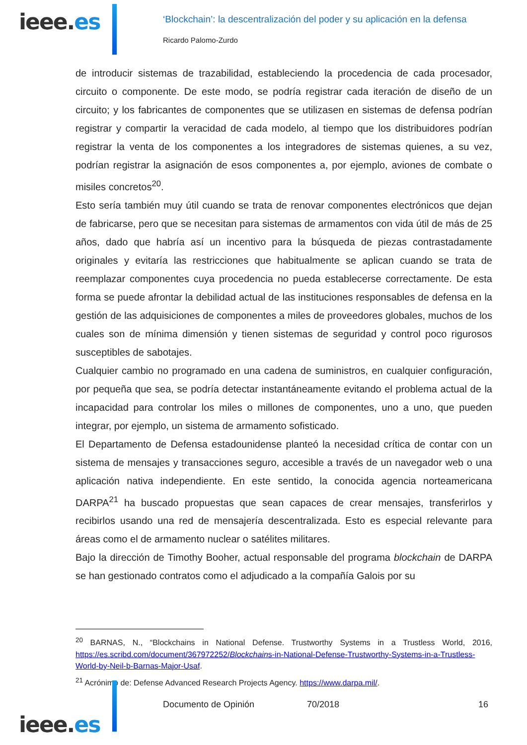ieee.es
‘Blockchain’: la descentralización del poder y su aplicación en la defensa
Ricardo Palomo-Zurdo
de introducir sistemas de trazabilidad, estableciendo la procedencia de cada procesador, circuito o componente. De este modo, se podría registrar cada iteración de diseño de un circuito; y los fabricantes de componentes que se utilizasen en sistemas de defensa podrían registrar y compartir la veracidad de cada modelo, al tiempo que los distribuidores podrían registrar la venta de los componentes a los integradores de sistemas quienes, a su vez, podrían registrar la asignación de esos componentes a, por ejemplo, aviones de combate o misiles concretos<sup>20</sup>.
Esto sería también muy útil cuando se trata de renovar componentes electrónicos que dejan de fabricarse, pero que se necesitan para sistemas de armamentos con vida útil de más de 25 años, dado que habría así un incentivo para la búsqueda de piezas contrastadamente originales y evitaría las restricciones que habitualmente se aplican cuando se trata de reemplazar componentes cuya procedencia no pueda establecerse correctamente. De esta forma se puede afrontar la debilidad actual de las instituciones responsables de defensa en la gestión de las adquisiciones de componentes a miles de proveedores globales, muchos de los cuales son de mínima dimensión y tienen sistemas de seguridad y control poco rigurosos susceptibles de sabotajes.
Cualquier cambio no programado en una cadena de suministros, en cualquier configuración, por pequeña que sea, se podría detectar instantáneamente evitando el problema actual de la incapacidad para controlar los miles o millones de componentes, uno a uno, que pueden integrar, por ejemplo, un sistema de armamento sofisticado.
El Departamento de Defensa estadounidense planteó la necesidad crítica de contar con un sistema de mensajes y transacciones seguro, accesible a través de un navegador web o una aplicación nativa independiente. En este sentido, la conocida agencia norteamericana DARPA<sup>21</sup> ha buscado propuestas que sean capaces de crear mensajes, transferirlos y recibirlos usando una red de mensajería descentralizada. Esto es especial relevante para áreas como el de armamento nuclear o satélites militares.
Bajo la dirección de Timothy Booher, actual responsable del programa blockchain de DARPA se han gestionado contratos como el adjudicado a la compañía Galois por su
<sup>20</sup> BARNAS, N., “Blockchains in National Defense. Trustworthy Systems in a Trustless World, 2016, https://es.scribd.com/document/367972252/Blockchains-in-National-Defense-Trustworthy-Systems-in-a-Trustless-World-by-Neil-b-Barnas-Major-Usaf.
<sup>21</sup> Acrónimo de: Defense Advanced Research Projects Agency. https://www.darpa.mil/.
ieee.es
Documento de Opinión 70/2018 16